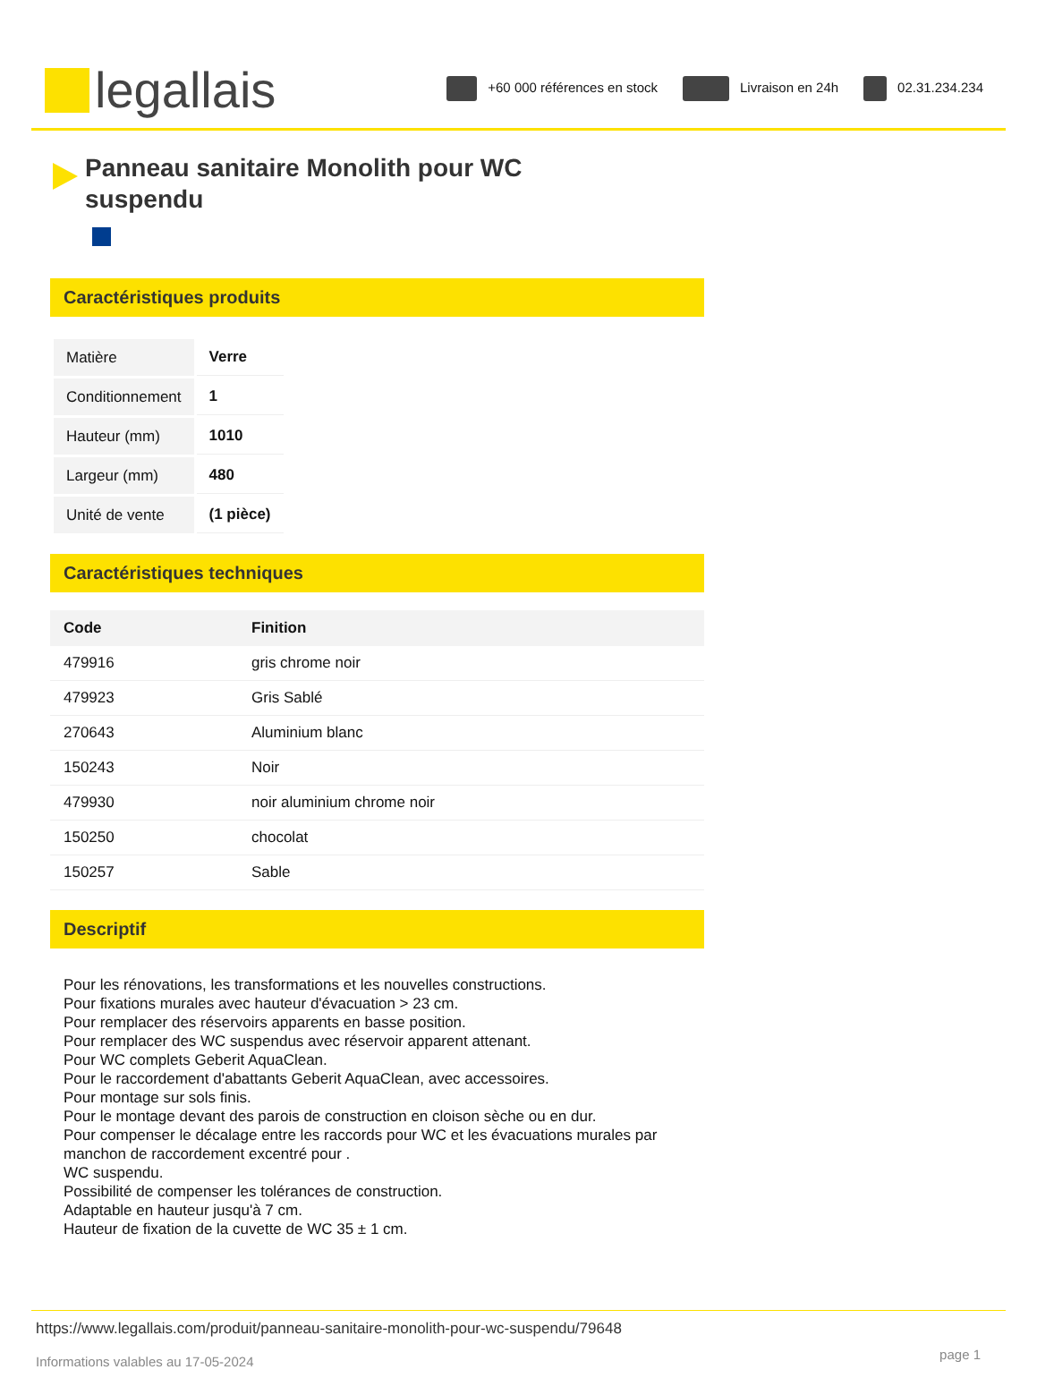legallais
+60 000 références en stock Livraison en 24h 02.31.234.234
Panneau sanitaire Monolith pour WC suspendu
Caractéristiques produits
| Matière | Verre |
| Conditionnement | 1 |
| Hauteur (mm) | 1010 |
| Largeur (mm) | 480 |
| Unité de vente | (1 pièce) |
Caractéristiques techniques
| Code | Finition |
| --- | --- |
| 479916 | gris chrome noir |
| 479923 | Gris Sablé |
| 270643 | Aluminium blanc |
| 150243 | Noir |
| 479930 | noir aluminium chrome noir |
| 150250 | chocolat |
| 150257 | Sable |
Descriptif
Pour les rénovations, les transformations et les nouvelles constructions.
Pour fixations murales avec hauteur d'évacuation > 23 cm.
Pour remplacer des réservoirs apparents en basse position.
Pour remplacer des WC suspendus avec réservoir apparent attenant.
Pour WC complets Geberit AquaClean.
Pour le raccordement d'abattants Geberit AquaClean, avec accessoires.
Pour montage sur sols finis.
Pour le montage devant des parois de construction en cloison sèche ou en dur.
Pour compenser le décalage entre les raccords pour WC et les évacuations murales par manchon de raccordement excentré pour .
WC suspendu.
Possibilité de compenser les tolérances de construction.
Adaptable en hauteur jusqu'à 7 cm.
Hauteur de fixation de la cuvette de WC 35 ± 1 cm.
https://www.legallais.com/produit/panneau-sanitaire-monolith-pour-wc-suspendu/79648
page 1
Informations valables au 17-05-2024